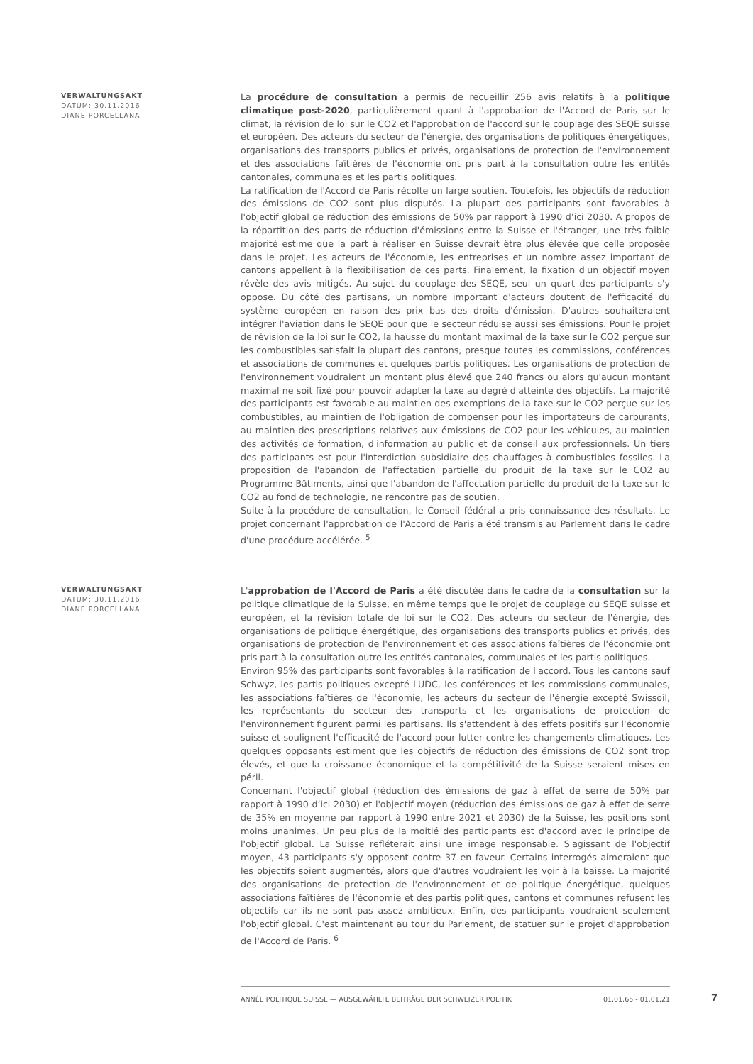VERWALTUNGSAKT
DATUM: 30.11.2016
DIANE PORCELLANA
La procédure de consultation a permis de recueillir 256 avis relatifs à la politique climatique post-2020, particulièrement quant à l'approbation de l'Accord de Paris sur le climat, la révision de loi sur le CO2 et l'approbation de l'accord sur le couplage des SEQE suisse et européen. Des acteurs du secteur de l'énergie, des organisations de politiques énergétiques, organisations des transports publics et privés, organisations de protection de l'environnement et des associations faîtières de l'économie ont pris part à la consultation outre les entités cantonales, communales et les partis politiques.
La ratification de l'Accord de Paris récolte un large soutien. Toutefois, les objectifs de réduction des émissions de CO2 sont plus disputés. La plupart des participants sont favorables à l'objectif global de réduction des émissions de 50% par rapport à 1990 d’ici 2030. A propos de la répartition des parts de réduction d'émissions entre la Suisse et l'étranger, une très faible majorité estime que la part à réaliser en Suisse devrait être plus élevée que celle proposée dans le projet. Les acteurs de l'économie, les entreprises et un nombre assez important de cantons appellent à la flexibilisation de ces parts. Finalement, la fixation d'un objectif moyen révèle des avis mitigés. Au sujet du couplage des SEQE, seul un quart des participants s'y oppose. Du côté des partisans, un nombre important d'acteurs doutent de l'efficacité du système européen en raison des prix bas des droits d'émission. D'autres souhaiteraient intégrer l'aviation dans le SEQE pour que le secteur réduise aussi ses émissions. Pour le projet de révision de la loi sur le CO2, la hausse du montant maximal de la taxe sur le CO2 perçue sur les combustibles satisfait la plupart des cantons, presque toutes les commissions, conférences et associations de communes et quelques partis politiques. Les organisations de protection de l'environnement voudraient un montant plus élevé que 240 francs ou alors qu'aucun montant maximal ne soit fixé pour pouvoir adapter la taxe au degré d'atteinte des objectifs. La majorité des participants est favorable au maintien des exemptions de la taxe sur le CO2 perçue sur les combustibles, au maintien de l'obligation de compenser pour les importateurs de carburants, au maintien des prescriptions relatives aux émissions de CO2 pour les véhicules, au maintien des activités de formation, d'information au public et de conseil aux professionnels. Un tiers des participants est pour l'interdiction subsidiaire des chauffages à combustibles fossiles. La proposition de l'abandon de l'affectation partielle du produit de la taxe sur le CO2 au Programme Bâtiments, ainsi que l'abandon de l'affectation partielle du produit de la taxe sur le CO2 au fond de technologie, ne rencontre pas de soutien.
Suite à la procédure de consultation, le Conseil fédéral a pris connaissance des résultats. Le projet concernant l'approbation de l'Accord de Paris a été transmis au Parlement dans le cadre d'une procédure accélérée. <sup>5</sup>
VERWALTUNGSAKT
DATUM: 30.11.2016
DIANE PORCELLANA
L'approbation de l'Accord de Paris a été discutée dans le cadre de la consultation sur la politique climatique de la Suisse, en même temps que le projet de couplage du SEQE suisse et européen, et la révision totale de loi sur le CO2. Des acteurs du secteur de l'énergie, des organisations de politique énergétique, des organisations des transports publics et privés, des organisations de protection de l'environnement et des associations faîtières de l'économie ont pris part à la consultation outre les entités cantonales, communales et les partis politiques.
Environ 95% des participants sont favorables à la ratification de l'accord. Tous les cantons sauf Schwyz, les partis politiques excepté l'UDC, les conférences et les commissions communales, les associations faîtières de l'économie, les acteurs du secteur de l'énergie excepté Swissoil, les représentants du secteur des transports et les organisations de protection de l'environnement figurent parmi les partisans. Ils s'attendent à des effets positifs sur l'économie suisse et soulignent l'efficacité de l'accord pour lutter contre les changements climatiques. Les quelques opposants estiment que les objectifs de réduction des émissions de CO2 sont trop élevés, et que la croissance économique et la compétitivité de la Suisse seraient mises en péril.
Concernant l'objectif global (réduction des émissions de gaz à effet de serre de 50% par rapport à 1990 d’ici 2030) et l'objectif moyen (réduction des émissions de gaz à effet de serre de 35% en moyenne par rapport à 1990 entre 2021 et 2030) de la Suisse, les positions sont moins unanimes. Un peu plus de la moitié des participants est d'accord avec le principe de l'objectif global. La Suisse refléterait ainsi une image responsable. S'agissant de l'objectif moyen, 43 participants s'y opposent contre 37 en faveur. Certains interrogés aimeraient que les objectifs soient augmentés, alors que d'autres voudraient les voir à la baisse. La majorité des organisations de protection de l'environnement et de politique énergétique, quelques associations faîtières de l'économie et des partis politiques, cantons et communes refusent les objectifs car ils ne sont pas assez ambitieux. Enfin, des participants voudraient seulement l'objectif global. C'est maintenant au tour du Parlement, de statuer sur le projet d'approbation de l'Accord de Paris. <sup>6</sup>
ANNÉE POLITIQUE SUISSE — AUSGEWÄHLTE BEITRÄGE DER SCHWEIZER POLITIK 01.01.65 - 01.01.21
7